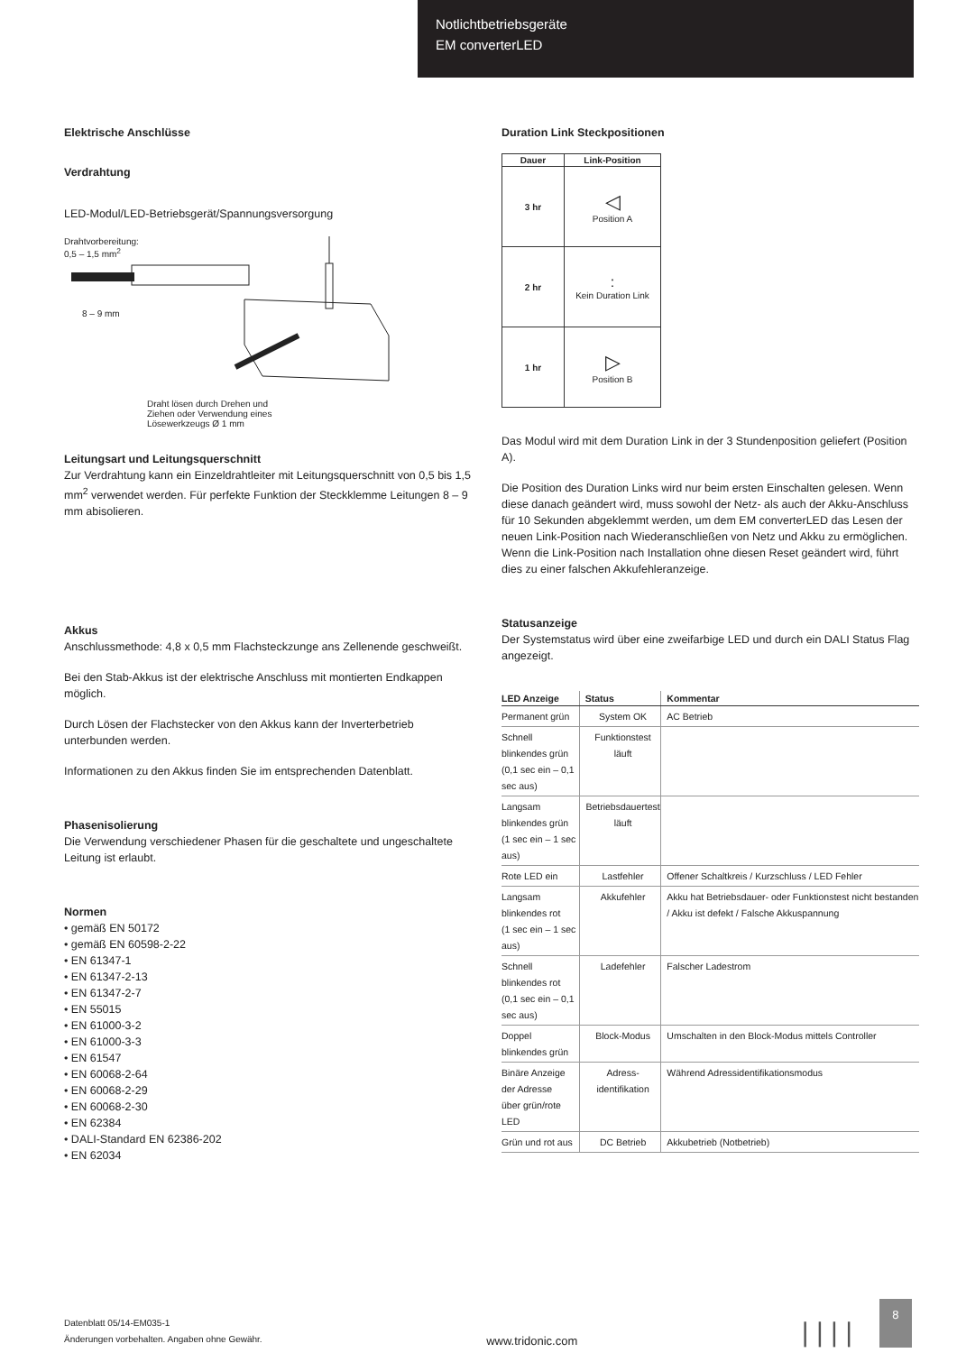Notlichtbetriebsgeräte
EM converterLED
Elektrische Anschlüsse
Verdrahtung
LED-Modul/LED-Betriebsgerät/Spannungsversorgung
Drahtvorbereitung:
0,5 – 1,5 mm<sup>2</sup>
8 – 9 mm
Draht lösen durch Drehen und
Ziehen oder Verwendung eines
Lösewerkzeugs Ø 1 mm
Leitungsart und Leitungsquerschnitt
Zur Verdrahtung kann ein Einzeldrahtleiter mit Leitungsquerschnitt von 0,5 bis 1,5 mm<sup>2</sup> verwendet werden. Für perfekte Funktion der Steckklemme Leitungen 8 – 9 mm abisolieren.
Akkus
Anschlussmethode: 4,8 x 0,5 mm Flachsteckzunge ans Zellenende geschweißt.
Bei den Stab-Akkus ist der elektrische Anschluss mit montierten Endkappen möglich.
Durch Lösen der Flachstecker von den Akkus kann der Inverterbetrieb unterbunden werden.
Informationen zu den Akkus finden Sie im entsprechenden Datenblatt.
Phasenisolierung
Die Verwendung verschiedener Phasen für die geschaltete und ungeschaltete Leitung ist erlaubt.
Normen
• gemäß EN 50172
• gemäß EN 60598-2-22
• EN 61347-1
• EN 61347-2-13
• EN 61347-2-7
• EN 55015
• EN 61000-3-2
• EN 61000-3-3
• EN 61547
• EN 60068-2-64
• EN 60068-2-29
• EN 60068-2-30
• EN 62384
• DALI-Standard EN 62386-202
• EN 62034
Duration Link Steckpositionen
| Dauer | Link-Position |
| --- | --- |
| 3 hr | ◁ Position A |
| 2 hr | : Kein Duration Link |
| 1 hr | ▷ Position B |
Das Modul wird mit dem Duration Link in der 3 Stundenposition geliefert (Position A).
Die Position des Duration Links wird nur beim ersten Einschalten gelesen. Wenn diese danach geändert wird, muss sowohl der Netz- als auch der Akku-Anschluss für 10 Sekunden abgeklemmt werden, um dem EM converterLED das Lesen der neuen Link-Position nach Wiederanschließen von Netz und Akku zu ermöglichen. Wenn die Link-Position nach Installation ohne diesen Reset geändert wird, führt dies zu einer falschen Akkufehleranzeige.
Statusanzeige
Der Systemstatus wird über eine zweifarbige LED und durch ein DALI Status Flag angezeigt.
| LED Anzeige | Status | Kommentar |
| --- | --- | --- |
| Permanent grün | System OK | AC Betrieb |
| Schnell blinkendes grün (0,1 sec ein – 0,1 sec aus) | Funktionstest läuft | |
| Langsam blinkendes grün (1 sec ein – 1 sec aus) | Betriebsdauertest läuft | |
| Rote LED ein | Lastfehler | Offener Schaltkreis / Kurzschluss / LED Fehler |
| Langsam blinkendes rot (1 sec ein – 1 sec aus) | Akkufehler | Akku hat Betriebsdauer- oder Funktionstest nicht bestanden / Akku ist defekt / Falsche Akkuspannung |
| Schnell blinkendes rot (0,1 sec ein – 0,1 sec aus) | Ladefehler | Falscher Ladestrom |
| Doppel blinkendes grün | Block-Modus | Umschalten in den Block-Modus mittels Controller |
| Binäre Anzeige der Adresse über grün/rote LED | Adress- identifikation | Während Adressidentifikationsmodus |
| Grün und rot aus | DC Betrieb | Akkubetrieb (Notbetrieb) |
Datenblatt 05/14-EM035-1
Änderungen vorbehalten. Angaben ohne Gewähr.
www.tridonic.com
| | | |
8